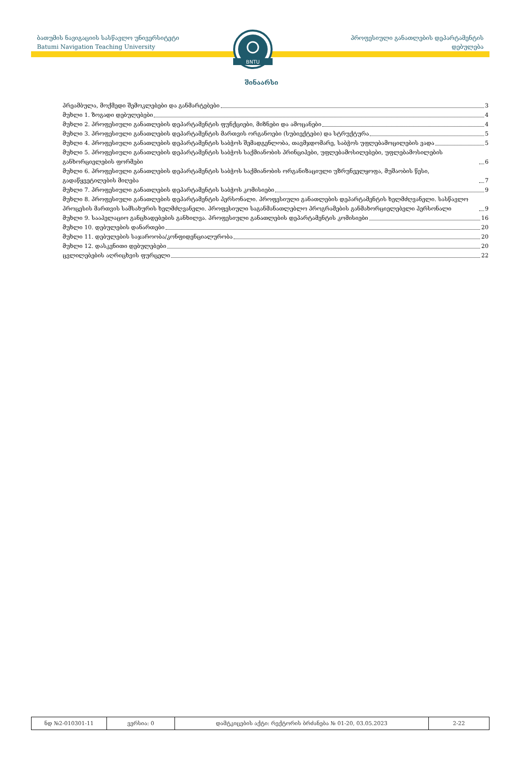ბათუმის ნავიგაციის სასწავლო უნივერსიტეტი
Batumi Navigation Teaching University
პროფესიული განათლების დეპარტამენტის
დებულება
BNTU
შინაარსი
პრეამბულა, მოქმედი შემოკლებები და განმარტებები 3
მუხლი 1. ზოგადი დებულებები 4
მუხლი 2. პროფესიული განათლების დეპარტამენტის ფუნქციები, მიზნები და ამოცანები 4
მუხლი 3. პროფესიული განათლების დეპარტამენტის მართვის ორგანოები (სუბიექტები) და სტრუქტურა 5
მუხლი 4. პროფესიული განათლების დეპარტამენტის საბჭოს შემადგენლობა, თავმჯდომარე, საბჭოს უფლებამოცილების ვადა 5
მუხლი 5. პროფესიული განათლების დეპარტამენტის საბჭოს საქმიანობის პრინციპები, უფლებამოსილებები, უფლებამოსილების განხორციელების ფორმები 6
მუხლი 6. პროფესიული განათლების დეპარტამენტის საბჭოს საქმიანობის ორგანიზაციული უზრუნველყოფა, მუშაობის წესი, გადაწყვეტილების მიღება 7
მუხლი 7. პროფესიული განათლების დეპარტამენტის საბჭოს კომისიები 9
მუხლი 8. პროფესიული განათლების დეპარტამენტის პერსონალი. პროფესიული განათლების დეპარტამენტის ხელმძღვანელი. სასწავლო პროცესის მართვის სამსახურის ხელმძღვანელი. პროფესიული საგანმანათლებლო პროგრამების განმახორციელებელი პერსონალი 9
მუხლი 9. სააპელაციო განცხადებების განხილვა. პროფესიული განათლების დეპარტამენტის კომისიები 16
მუხლი 10. დებულების დანართები 20
მუხლი 11. დებულების საჯაროობა/კონფიდენციალურობა 20
მუხლი 12. დასკვნითი დებულებები 20
ცვლილებების აღრიცხვის ფურცელი 22
| ნდ №2-010301-11 | ვერსია: 0 | დამტკიცების აქტი: რექტორის ბრძანება № 01-20, 03.05.2023 | 2-22 |